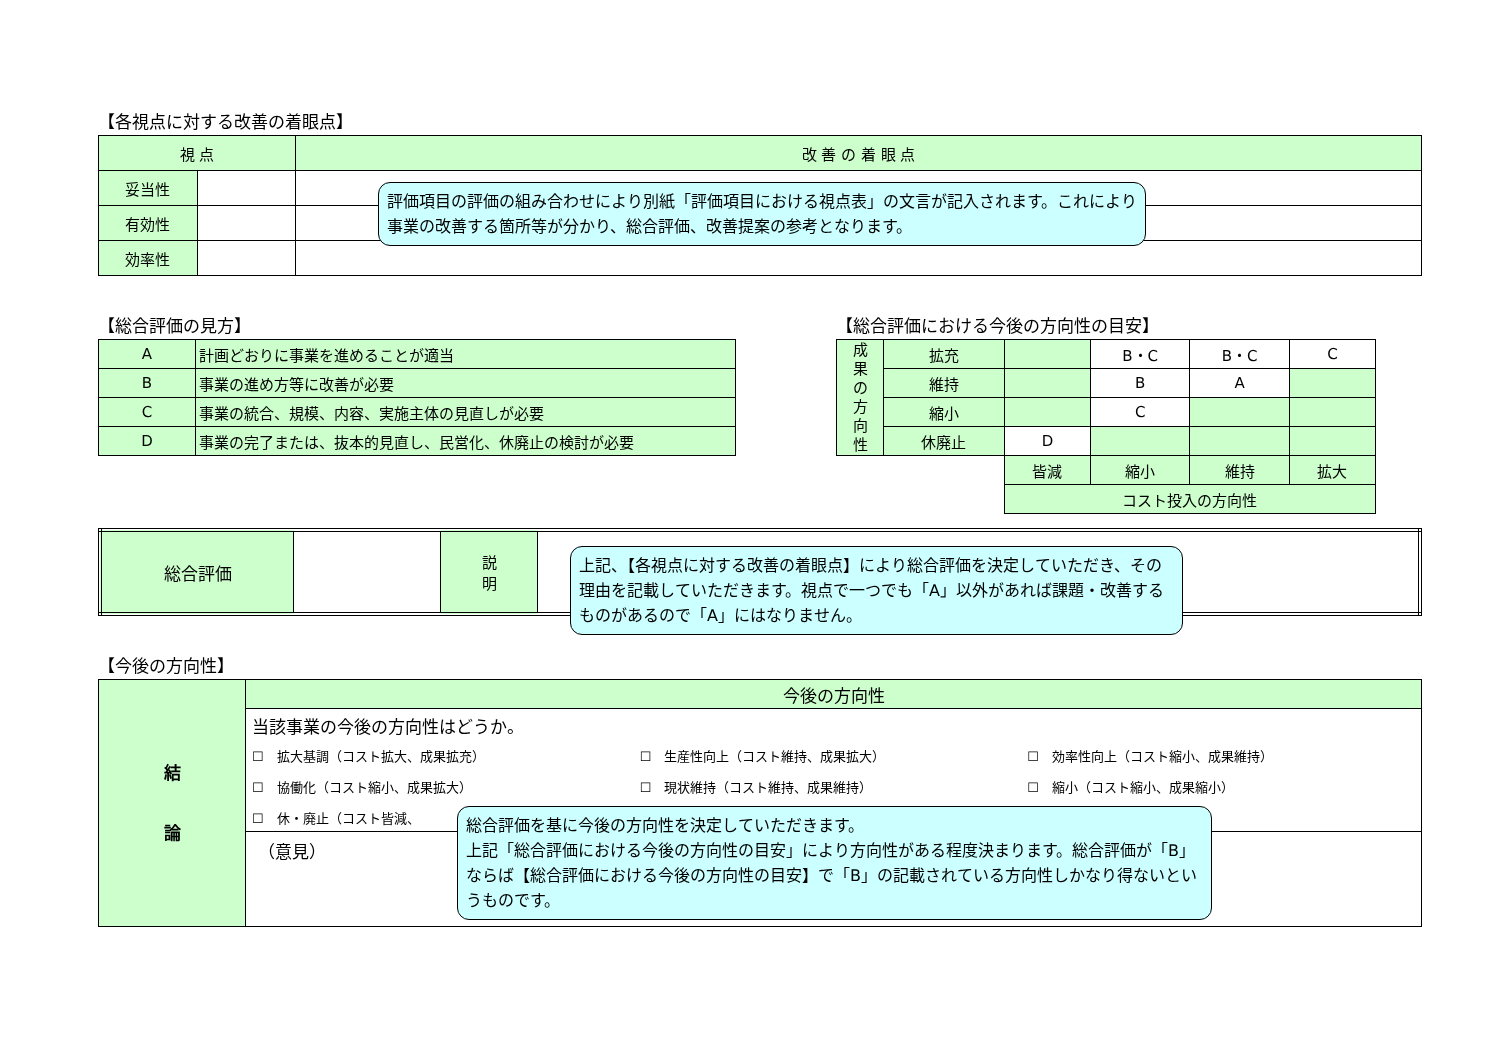【各視点に対する改善の着眼点】
| 視 点 | | 改 善 の 着 眼 点 |
| --- | --- | --- |
| 妥当性 | | |
| 有効性 | | |
| 効率性 | | |
【総合評価の見方】
| A | 計画どおりに事業を進めることが適当 |
| B | 事業の進め方等に改善が必要 |
| C | 事業の統合、規模、内容、実施主体の見直しが必要 |
| D | 事業の完了または、抜本的見直し、民営化、休廃止の検討が必要 |
【総合評価における今後の方向性の目安】
| 成 果 の 方 向 性 | 拡充 | | B・C | B・C | C |
| | 維持 | | B | A | |
| | 縮小 | | C | | |
| | 休廃止 | D | | | |
| | | 皆減 | 縮小 | 維持 | 拡大 |
| | | コスト投入の方向性 | | | |
| 総合評価 | | 説 明 | |
【今後の方向性】
| 結 論 | 今後の方向性 |
| | 当該事業の今後の方向性はどうか。 ☐ 拡大基調（コスト拡大、成果拡充） ☐ 生産性向上（コスト維持、成果拡大） ☐ 効率性向上（コスト縮小、成果維持） ☐ 協働化（コスト縮小、成果拡大） ☐ 現状維持（コスト維持、成果維持） ☐ 縮小（コスト縮小、成果縮小） ☐ 休・廃止（コスト皆減、 |
| | （意見） |
評価項目の評価の組み合わせにより別紙「評価項目における視点表」の文言が記入されます。これにより事業の改善する箇所等が分かり、総合評価、改善提案の参考となります。
上記、【各視点に対する改善の着眼点】により総合評価を決定していただき、その理由を記載していただきます。視点で一つでも「A」以外があれば課題・改善するものがあるので「A」にはなりません。
総合評価を基に今後の方向性を決定していただきます。
上記「総合評価における今後の方向性の目安」により方向性がある程度決まります。総合評価が「B」ならば【総合評価における今後の方向性の目安】で「B」の記載されている方向性しかなり得ないというものです。